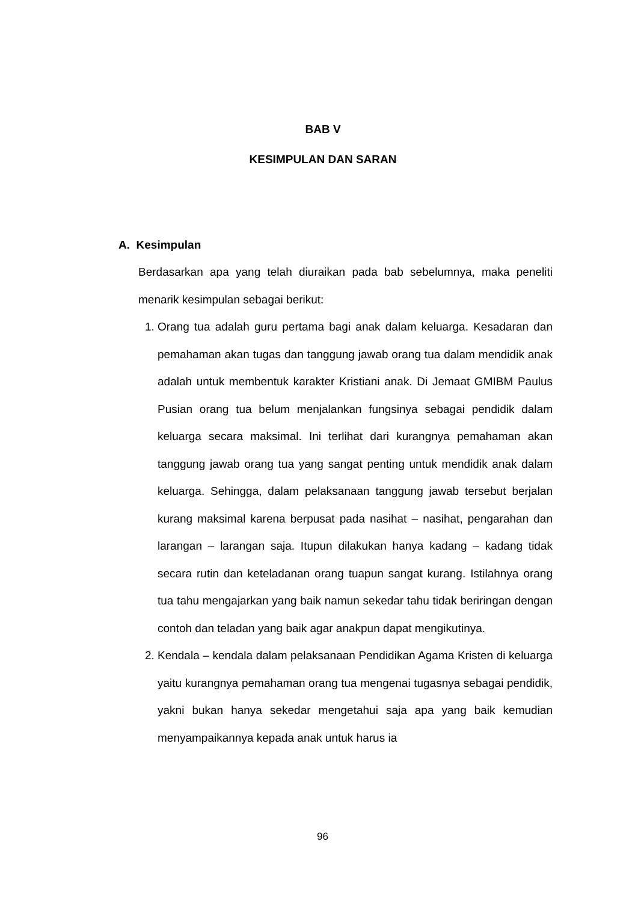BAB V
KESIMPULAN DAN SARAN
A. Kesimpulan
Berdasarkan apa yang telah diuraikan pada bab sebelumnya, maka peneliti menarik kesimpulan sebagai berikut:
1. Orang tua adalah guru pertama bagi anak dalam keluarga. Kesadaran dan pemahaman akan tugas dan tanggung jawab orang tua dalam mendidik anak adalah untuk membentuk karakter Kristiani anak. Di Jemaat GMIBM Paulus Pusian orang tua belum menjalankan fungsinya sebagai pendidik dalam keluarga secara maksimal. Ini terlihat dari kurangnya pemahaman akan tanggung jawab orang tua yang sangat penting untuk mendidik anak dalam keluarga. Sehingga, dalam pelaksanaan tanggung jawab tersebut berjalan kurang maksimal karena berpusat pada nasihat – nasihat, pengarahan dan larangan – larangan saja. Itupun dilakukan hanya kadang – kadang tidak secara rutin dan keteladanan orang tuapun sangat kurang. Istilahnya orang tua tahu mengajarkan yang baik namun sekedar tahu tidak beriringan dengan contoh dan teladan yang baik agar anakpun dapat mengikutinya.
2. Kendala – kendala dalam pelaksanaan Pendidikan Agama Kristen di keluarga yaitu kurangnya pemahaman orang tua mengenai tugasnya sebagai pendidik, yakni bukan hanya sekedar mengetahui saja apa yang baik kemudian menyampaikannya kepada anak untuk harus ia
96